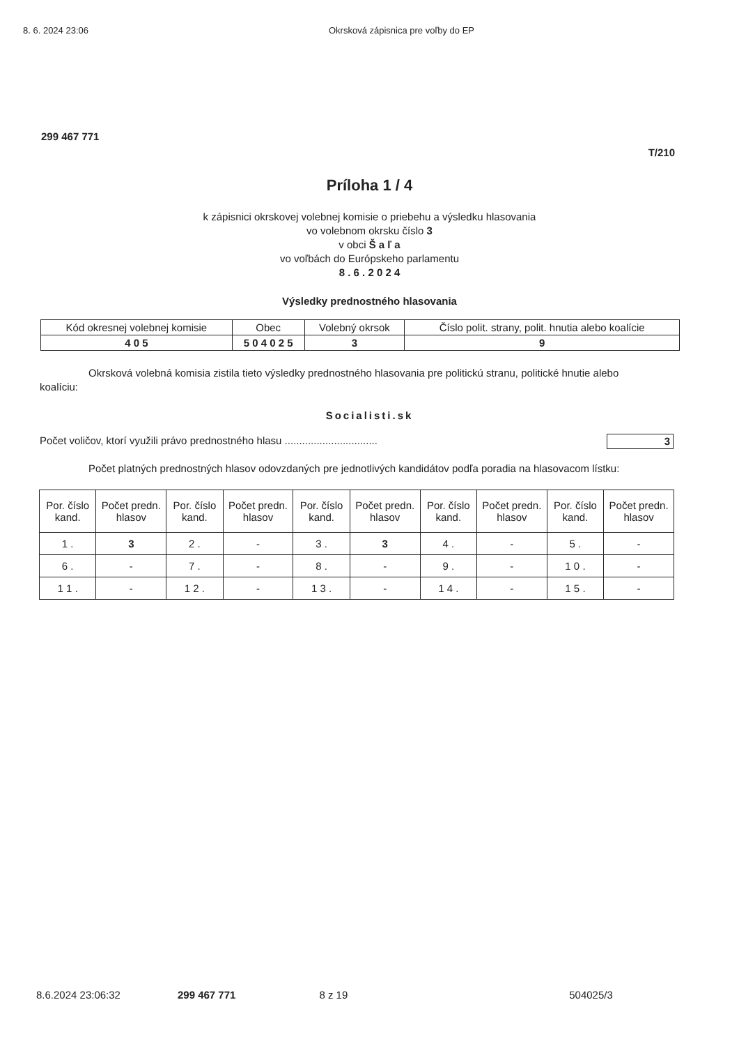8. 6. 2024 23:06 Okrsková zápisnica pre voľby do EP
299 467 771
T/210
Príloha 1 / 4
k zápisnici okrskovej volebnej komisie o priebehu a výsledku hlasovania
vo volebnom okrsku číslo 3
v obci Š a ľ a
vo voľbách do Európskeho parlamentu
8 . 6 . 2 0 2 4
Výsledky prednostného hlasovania
| Kód okresnej volebnej komisie | Obec | Volebný okrsok | Číslo polit. strany, polit. hnutia alebo koalície |
| --- | --- | --- | --- |
| 4 0 5 | 5 0 4 0 2 5 | 3 | 9 |
Okrsková volebná komisia zistila tieto výsledky prednostného hlasovania pre politickú stranu, politické hnutie alebo koalíciu:
Socialisti.sk
Počet voličov, ktorí využili právo prednostného hlasu ................................ 3
Počet platných prednostných hlasov odovzdaných pre jednotlivých kandidátov podľa poradia na hlasovacom lístku:
| Por. číslo kand. | Počet predn. hlasov | Por. číslo kand. | Počet predn. hlasov | Por. číslo kand. | Počet predn. hlasov | Por. číslo kand. | Počet predn. hlasov | Por. číslo kand. | Počet predn. hlasov |
| --- | --- | --- | --- | --- | --- | --- | --- | --- | --- |
| 1 . | 3 | 2 . | - | 3 . | 3 | 4 . | - | 5 . | - |
| 6 . | - | 7 . | - | 8 . | - | 9 . | - | 1 0 . | - |
| 1 1 . | - | 1 2 . | - | 1 3 . | - | 1 4 . | - | 1 5 . | - |
8.6.2024 23:06:32 299 467 771 8 z 19 504025/3